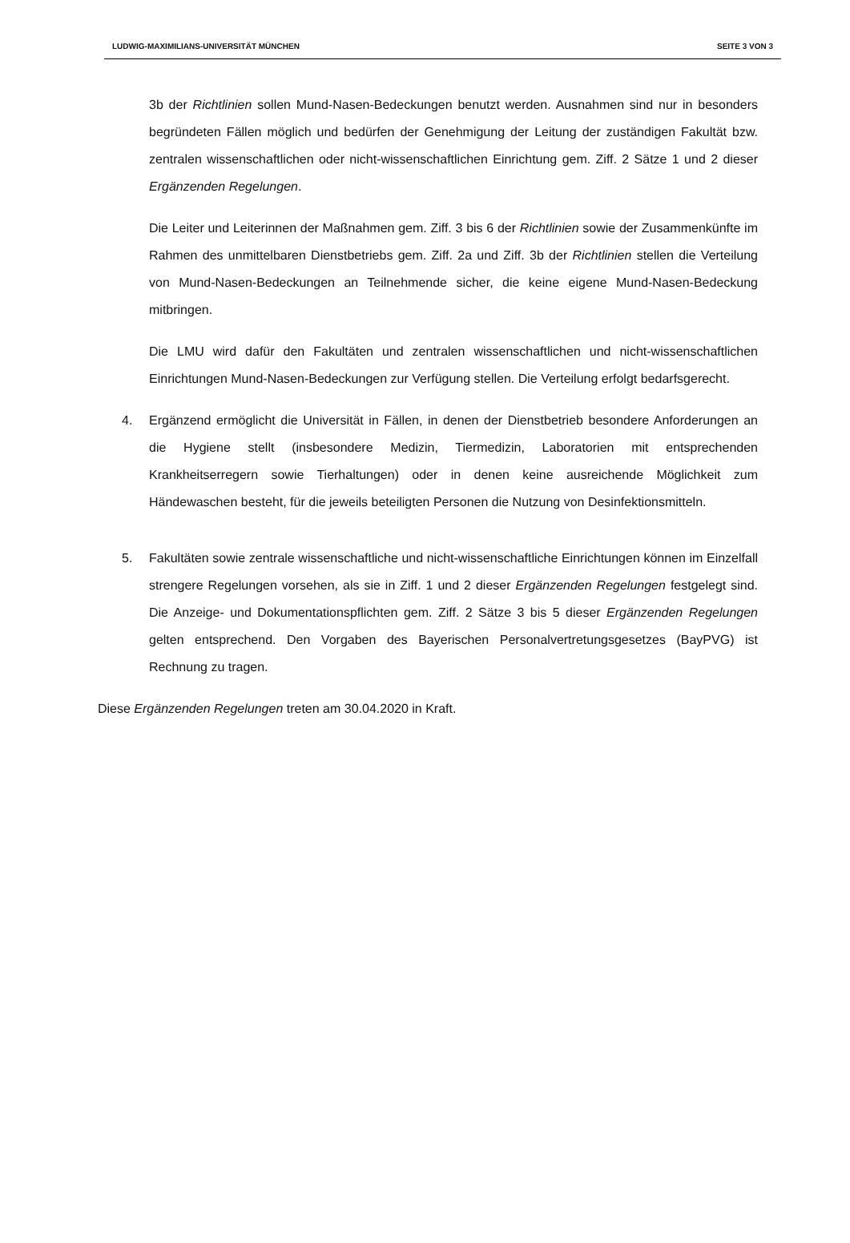LUDWIG-MAXIMILIANS-UNIVERSITÄT MÜNCHEN SEITE 3 VON 3
3b der Richtlinien sollen Mund-Nasen-Bedeckungen benutzt werden. Ausnahmen sind nur in besonders begründeten Fällen möglich und bedürfen der Genehmigung der Leitung der zuständigen Fakultät bzw. zentralen wissenschaftlichen oder nicht-wissenschaftlichen Einrichtung gem. Ziff. 2 Sätze 1 und 2 dieser Ergänzenden Regelungen.
Die Leiter und Leiterinnen der Maßnahmen gem. Ziff. 3 bis 6 der Richtlinien sowie der Zusammenkünfte im Rahmen des unmittelbaren Dienstbetriebs gem. Ziff. 2a und Ziff. 3b der Richtlinien stellen die Verteilung von Mund-Nasen-Bedeckungen an Teilnehmende sicher, die keine eigene Mund-Nasen-Bedeckung mitbringen.
Die LMU wird dafür den Fakultäten und zentralen wissenschaftlichen und nicht-wissenschaftlichen Einrichtungen Mund-Nasen-Bedeckungen zur Verfügung stellen. Die Verteilung erfolgt bedarfsgerecht.
4. Ergänzend ermöglicht die Universität in Fällen, in denen der Dienstbetrieb besondere Anforderungen an die Hygiene stellt (insbesondere Medizin, Tiermedizin, Laboratorien mit entsprechenden Krankheitserregern sowie Tierhaltungen) oder in denen keine ausreichende Möglichkeit zum Händewaschen besteht, für die jeweils beteiligten Personen die Nutzung von Desinfektionsmitteln.
5. Fakultäten sowie zentrale wissenschaftliche und nicht-wissenschaftliche Einrichtungen können im Einzelfall strengere Regelungen vorsehen, als sie in Ziff. 1 und 2 dieser Ergänzenden Regelungen festgelegt sind. Die Anzeige- und Dokumentationspflichten gem. Ziff. 2 Sätze 3 bis 5 dieser Ergänzenden Regelungen gelten entsprechend. Den Vorgaben des Bayerischen Personalvertretungsgesetzes (BayPVG) ist Rechnung zu tragen.
Diese Ergänzenden Regelungen treten am 30.04.2020 in Kraft.